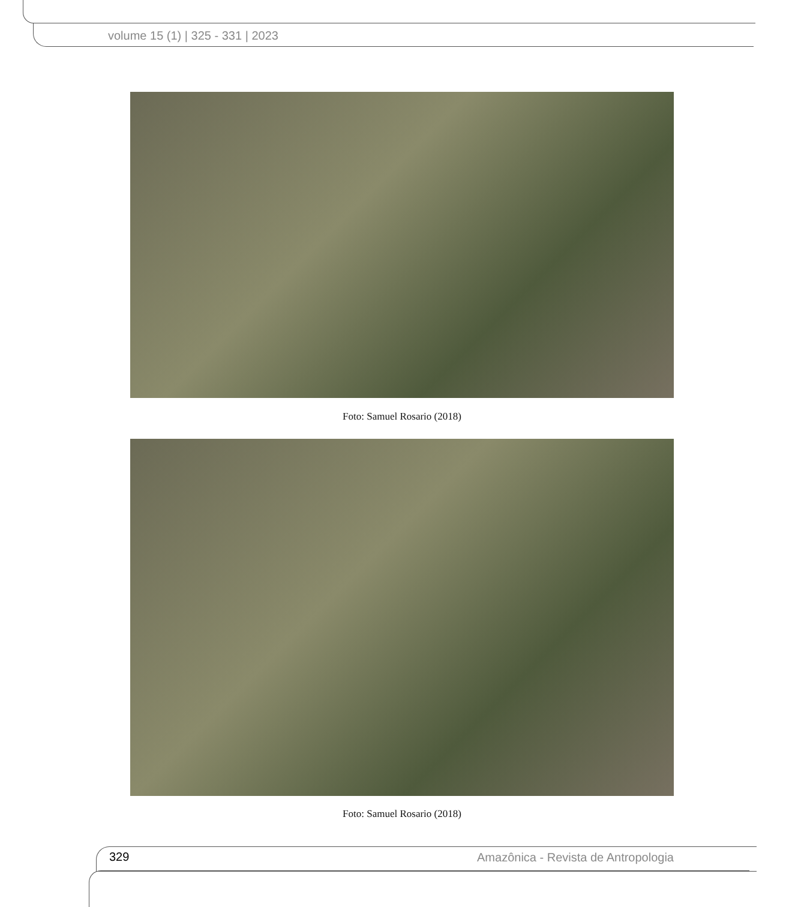volume 15 (1) | 325 - 331 | 2023
Foto: Samuel Rosario (2018)
Foto: Samuel Rosario (2018)
329
Amazônica - Revista de Antropologia